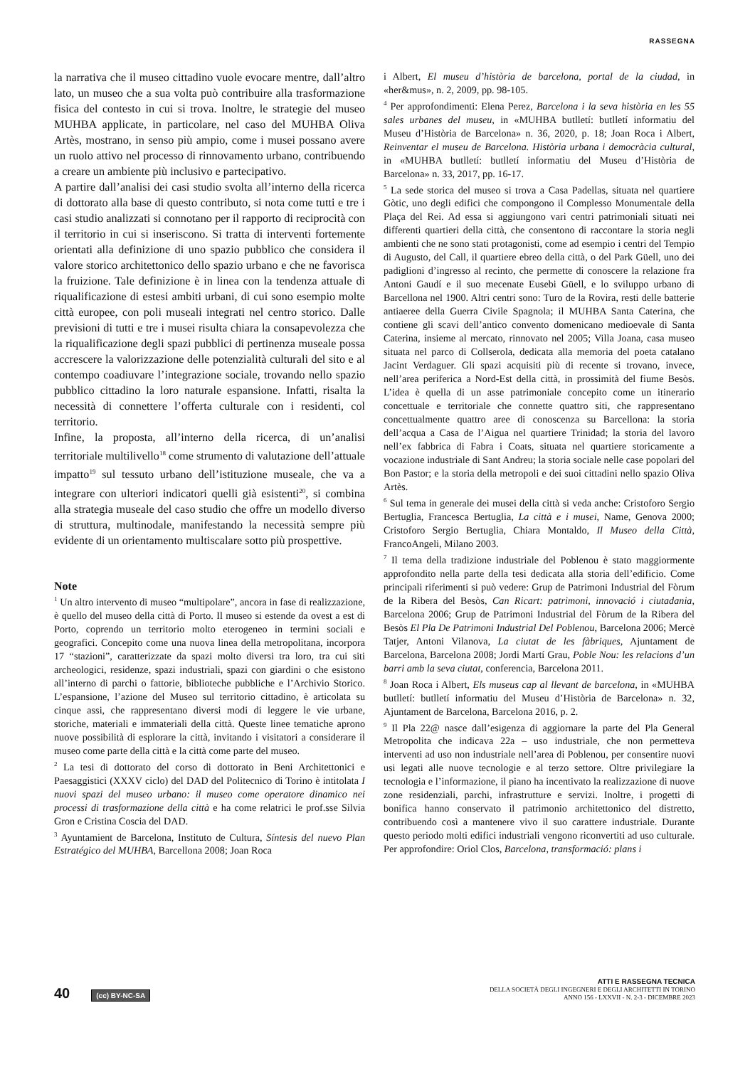RASSEGNA
la narrativa che il museo cittadino vuole evocare mentre, dall’altro lato, un museo che a sua volta può contribuire alla trasformazione fisica del contesto in cui si trova. Inoltre, le strategie del museo MUHBA applicate, in particolare, nel caso del MUHBA Oliva Artès, mostrano, in senso più ampio, come i musei possano avere un ruolo attivo nel processo di rinnovamento urbano, contribuendo a creare un ambiente più inclusivo e partecipativo.
A partire dall’analisi dei casi studio svolta all’interno della ricerca di dottorato alla base di questo contributo, si nota come tutti e tre i casi studio analizzati si connotano per il rapporto di reciprocità con il territorio in cui si inseriscono. Si tratta di interventi fortemente orientati alla definizione di uno spazio pubblico che considera il valore storico architettonico dello spazio urbano e che ne favorisca la fruizione. Tale definizione è in linea con la tendenza attuale di riqualificazione di estesi ambiti urbani, di cui sono esempio molte città europee, con poli museali integrati nel centro storico. Dalle previsioni di tutti e tre i musei risulta chiara la consapevolezza che la riqualificazione degli spazi pubblici di pertinenza museale possa accrescere la valorizzazione delle potenzialità culturali del sito e al contempo coadiuvare l’integrazione sociale, trovando nello spazio pubblico cittadino la loro naturale espansione. Infatti, risalta la necessità di connettere l’offerta culturale con i residenti, col territorio.
Infine, la proposta, all’interno della ricerca, di un’analisi territoriale multilivello<sup>18</sup> come strumento di valutazione dell’attuale impatto<sup>19</sup> sul tessuto urbano dell’istituzione museale, che va a integrare con ulteriori indicatori quelli già esistenti<sup>20</sup>, si combina alla strategia museale del caso studio che offre un modello diverso di struttura, multinodale, manifestando la necessità sempre più evidente di un orientamento multiscalare sotto più prospettive.
Note
<sup>1</sup> Un altro intervento di museo “multipolare”, ancora in fase di realizzazione, è quello del museo della città di Porto. Il museo si estende da ovest a est di Porto, coprendo un territorio molto eterogeneo in termini sociali e geografici. Concepito come una nuova linea della metropolitana, incorpora 17 “stazioni”, caratterizzate da spazi molto diversi tra loro, tra cui siti archeologici, residenze, spazi industriali, spazi con giardini o che esistono all’interno di parchi o fattorie, biblioteche pubbliche e l’Archivio Storico. L’espansione, l’azione del Museo sul territorio cittadino, è articolata su cinque assi, che rappresentano diversi modi di leggere le vie urbane, storiche, materiali e immateriali della città. Queste linee tematiche aprono nuove possibilità di esplorare la città, invitando i visitatori a considerare il museo come parte della città e la città come parte del museo.
<sup>2</sup> La tesi di dottorato del corso di dottorato in Beni Architettonici e Paesaggistici (XXXV ciclo) del DAD del Politecnico di Torino è intitolata I nuovi spazi del museo urbano: il museo come operatore dinamico nei processi di trasformazione della città e ha come relatrici le prof.sse Silvia Gron e Cristina Coscia del DAD.
<sup>3</sup> Ayuntamient de Barcelona, Instituto de Cultura, Síntesis del nuevo Plan Estratégico del MUHBA, Barcellona 2008; Joan Roca
i Albert, El museu d’història de barcelona, portal de la ciudad, in «her&mus», n. 2, 2009, pp. 98-105.
<sup>4</sup> Per approfondimenti: Elena Perez, Barcelona i la seva història en les 55 sales urbanes del museu, in «MUHBA butlletí: butlletí informatiu del Museu d’Història de Barcelona» n. 36, 2020, p. 18; Joan Roca i Albert, Reinventar el museu de Barcelona. Història urbana i democràcia cultural, in «MUHBA butlletí: butlletí informatiu del Museu d’Història de Barcelona» n. 33, 2017, pp. 16-17.
<sup>5</sup> La sede storica del museo si trova a Casa Padellas, situata nel quartiere Gòtic, uno degli edifici che compongono il Complesso Monumentale della Plaça del Rei. Ad essa si aggiungono vari centri patrimoniali situati nei differenti quartieri della città, che consentono di raccontare la storia negli ambienti che ne sono stati protagonisti, come ad esempio i centri del Tempio di Augusto, del Call, il quartiere ebreo della città, o del Park Güell, uno dei padiglioni d’ingresso al recinto, che permette di conoscere la relazione fra Antoni Gaudí e il suo mecenate Eusebi Güell, e lo sviluppo urbano di Barcellona nel 1900. Altri centri sono: Turo de la Rovira, resti delle batterie antiaeree della Guerra Civile Spagnola; il MUHBA Santa Caterina, che contiene gli scavi dell’antico convento domenicano medioevale di Santa Caterina, insieme al mercato, rinnovato nel 2005; Villa Joana, casa museo situata nel parco di Collserola, dedicata alla memoria del poeta catalano Jacint Verdaguer. Gli spazi acquisiti più di recente si trovano, invece, nell’area periferica a Nord-Est della città, in prossimità del fiume Besòs. L’idea è quella di un asse patrimoniale concepito come un itinerario concettuale e territoriale che connette quattro siti, che rappresentano concettualmente quattro aree di conoscenza su Barcellona: la storia dell’acqua a Casa de l’Aigua nel quartiere Trinidad; la storia del lavoro nell’ex fabbrica di Fabra i Coats, situata nel quartiere storicamente a vocazione industriale di Sant Andreu; la storia sociale nelle case popolari del Bon Pastor; e la storia della metropoli e dei suoi cittadini nello spazio Oliva Artès.
<sup>6</sup> Sul tema in generale dei musei della città si veda anche: Cristoforo Sergio Bertuglia, Francesca Bertuglia, La città e i musei, Name, Genova 2000; Cristoforo Sergio Bertuglia, Chiara Montaldo, Il Museo della Città, FrancoAngeli, Milano 2003.
<sup>7</sup> Il tema della tradizione industriale del Poblenou è stato maggiormente approfondito nella parte della tesi dedicata alla storia dell’edificio. Come principali riferimenti si può vedere: Grup de Patrimoni Industrial del Fòrum de la Ribera del Besòs, Can Ricart: patrimoni, innovació i ciutadania, Barcelona 2006; Grup de Patrimoni Industrial del Fòrum de la Ribera del Besòs El Pla De Patrimoni Industrial Del Poblenou, Barcelona 2006; Mercè Tatjer, Antoni Vilanova, La ciutat de les fàbriques, Ajuntament de Barcelona, Barcelona 2008; Jordi Martí Grau, Poble Nou: les relacions d’un barri amb la seva ciutat, conferencia, Barcelona 2011.
<sup>8</sup> Joan Roca i Albert, Els museus cap al llevant de barcelona, in «MUHBA butlletí: butlletí informatiu del Museu d’Història de Barcelona» n. 32, Ajuntament de Barcelona, Barcelona 2016, p. 2.
<sup>9</sup> Il Pla 22@ nasce dall’esigenza di aggiornare la parte del Pla General Metropolita che indicava 22a – uso industriale, che non permetteva interventi ad uso non industriale nell’area di Poblenou, per consentire nuovi usi legati alle nuove tecnologie e al terzo settore. Oltre privilegiare la tecnologia e l’informazione, il piano ha incentivato la realizzazione di nuove zone residenziali, parchi, infrastrutture e servizi. Inoltre, i progetti di bonifica hanno conservato il patrimonio architettonico del distretto, contribuendo così a mantenere vivo il suo carattere industriale. Durante questo periodo molti edifici industriali vengono riconvertiti ad uso culturale. Per approfondire: Oriol Clos, Barcelona, transformació: plans i
40 (cc) BY-NC-SA
ATTI E RASSEGNA TECNICA
DELLA SOCIETÀ DEGLI INGEGNERI E DEGLI ARCHITETTI IN TORINO
ANNO 156 - LXXVII - N. 2-3 - DICEMBRE 2023